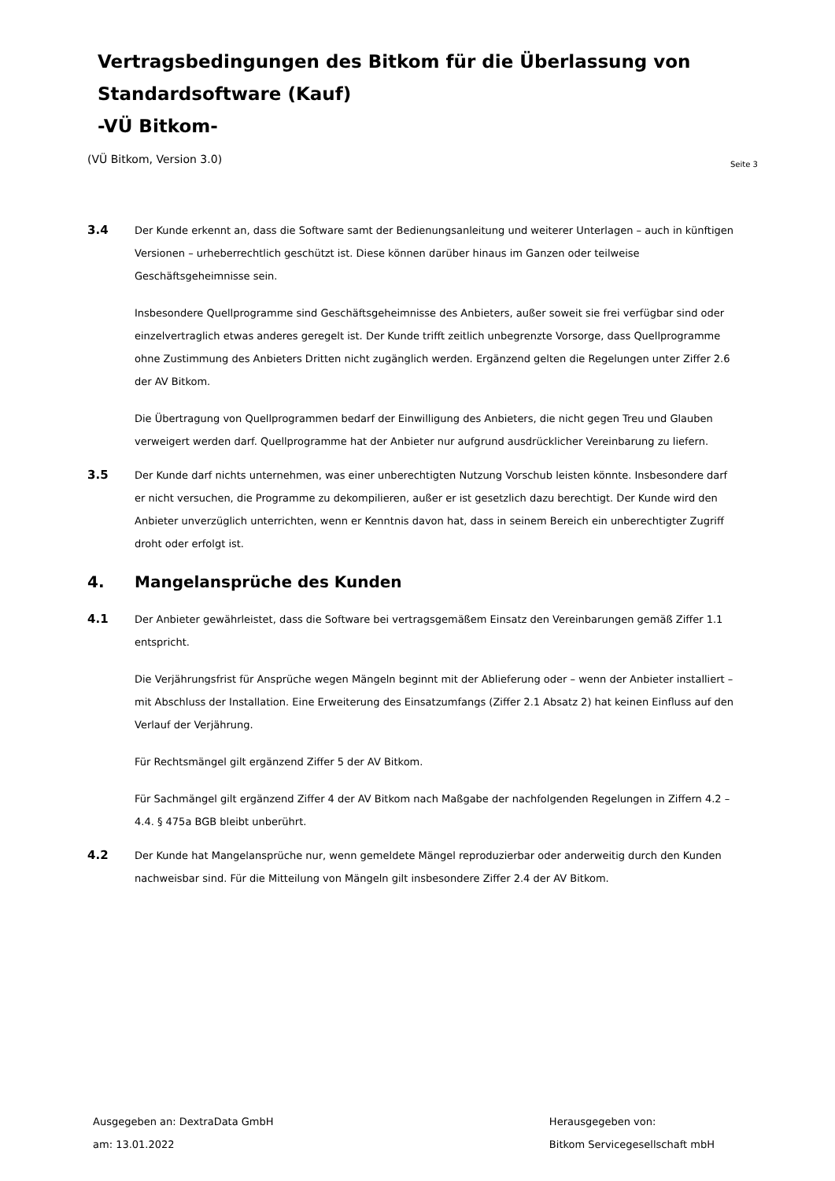Vertragsbedingungen des Bitkom für die Überlassung von
Standardsoftware (Kauf)
-VÜ Bitkom-
(VÜ Bitkom, Version 3.0) Seite 3
3.4
Der Kunde erkennt an, dass die Software samt der Bedienungsanleitung und weiterer Unterlagen – auch in künftigen Versionen – urheberrechtlich geschützt ist. Diese können darüber hinaus im Ganzen oder teilweise Geschäftsgeheimnisse sein.
Insbesondere Quellprogramme sind Geschäftsgeheimnisse des Anbieters, außer soweit sie frei verfügbar sind oder einzelvertraglich etwas anderes geregelt ist. Der Kunde trifft zeitlich unbegrenzte Vorsorge, dass Quellprogramme ohne Zustimmung des Anbieters Dritten nicht zugänglich werden. Ergänzend gelten die Regelungen unter Ziffer 2.6 der AV Bitkom.
Die Übertragung von Quellprogrammen bedarf der Einwilligung des Anbieters, die nicht gegen Treu und Glauben verweigert werden darf. Quellprogramme hat der Anbieter nur aufgrund ausdrücklicher Vereinbarung zu liefern.
3.5
Der Kunde darf nichts unternehmen, was einer unberechtigten Nutzung Vorschub leisten könnte. Insbesondere darf er nicht versuchen, die Programme zu dekompilieren, außer er ist gesetzlich dazu berechtigt. Der Kunde wird den Anbieter unverzüglich unterrichten, wenn er Kenntnis davon hat, dass in seinem Bereich ein unberechtigter Zugriff droht oder erfolgt ist.
4. Mangelansprüche des Kunden
4.1
Der Anbieter gewährleistet, dass die Software bei vertragsgemäßem Einsatz den Vereinbarungen gemäß Ziffer 1.1 entspricht.
Die Verjährungsfrist für Ansprüche wegen Mängeln beginnt mit der Ablieferung oder – wenn der Anbieter installiert – mit Abschluss der Installation. Eine Erweiterung des Einsatzumfangs (Ziffer 2.1 Absatz 2) hat keinen Einfluss auf den Verlauf der Verjährung.
Für Rechtsmängel gilt ergänzend Ziffer 5 der AV Bitkom.
Für Sachmängel gilt ergänzend Ziffer 4 der AV Bitkom nach Maßgabe der nachfolgenden Regelungen in Ziffern 4.2 – 4.4. § 475a BGB bleibt unberührt.
4.2
Der Kunde hat Mangelansprüche nur, wenn gemeldete Mängel reproduzierbar oder anderweitig durch den Kunden nachweisbar sind. Für die Mitteilung von Mängeln gilt insbesondere Ziffer 2.4 der AV Bitkom.
Ausgegeben an: DextraData GmbH
am: 13.01.2022
Herausgegeben von:
Bitkom Servicegesellschaft mbH